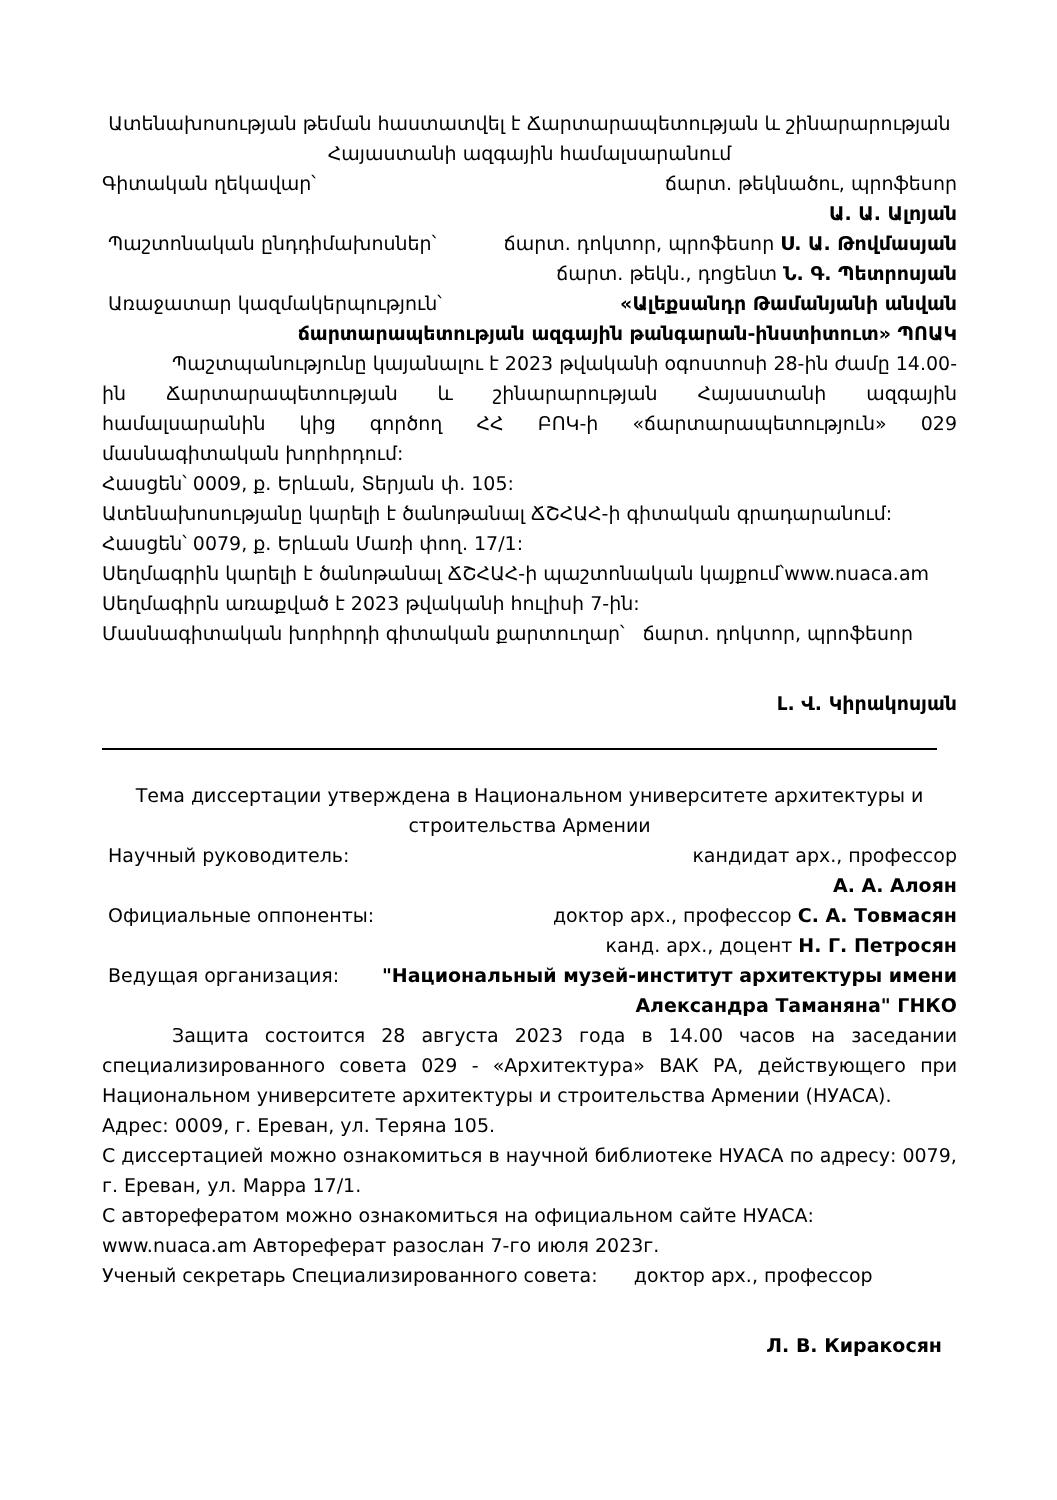Ատենախոսության թեման հաստատվել է Ճարտարապետության և շինարարության Հայաստանի ազգային համալսարանում
Գիտական ղեկավար՝ ճարտ. թեկնածու, պրոֆեսոր
Ա. Ա. Ալոյան
Պաշտոնական ընդդիմախոսներ՝ ճարտ. դոկտոր, պրոֆեսոր Ս. Ա. Թովմասյան
ճարտ. թեկն., դոցենտ Ն. Գ. Պետրոսյան
Առաջատար կազմակերպություն՝ «Ալեքսանդր Թամանյանի անվան
ճարտարապետության ազգային թանգարան-ինստիտուտ» ՊՈԱԿ
Պաշտպանությունը կայանալու է 2023 թվականի օգոստոսի 28-ին ժամը 14.00-ին Ճարտարապետության և շինարարության Հայաստանի ազգային համալսարանին կից գործող ՀՀ ԲՈԿ-ի «ճարտարապետություն» 029 մասնագիտական խորհրդում:
Հասցեն՝ 0009, ք. Երևան, Տերյան փ. 105:
Ատենախոսությանը կարելի է ծանոթանալ ՃՇՀԱՀ-ի գիտական գրադարանում:
Հասցեն՝ 0079, ք. Երևան Մառի փող. 17/1:
Սեղմագրին կարելի է ծանոթանալ ՃՇՀԱՀ-ի պաշտոնական կայքում՝www.nuaca.am Սեղմագիրն առաքված է 2023 թվականի հուլիսի 7-ին:
Մասնագիտական խորհրդի գիտական քարտուղար՝ ճարտ. դոկտոր, պրոֆեսոր
Լ. Վ. Կիրակոսյան
Тема диссертации утверждена в Национальном университете архитектуры и строительства Армении
Научный руководитель: кандидат арх., профессор
А. А. Алоян
Официальные оппоненты: доктор арх., профессор С. А. Товмасян
канд. арх., доцент Н. Г. Петросян
Ведущая организация: "Национальный музей-институт архитектуры имени
Александра Таманяна" ГНКО
Защита состоится 28 августа 2023 года в 14.00 часов на заседании специализированного совета 029 - «Архитектура» ВАК РА, действующего при Национальном университете архитектуры и строительства Армении (НУАСА).
Адрес: 0009, г. Ереван, ул. Теряна 105.
С диссертацией можно ознакомиться в научной библиотеке НУАСА по адресу: 0079, г. Ереван, ул. Марра 17/1.
С авторефератом можно ознакомиться на официальном сайте НУАСА: www.nuaca.am Автореферат разослан 7-го июля 2023г.
Ученый секретарь Специализированного совета: доктор арх., профессор
Л. В. Киракосян